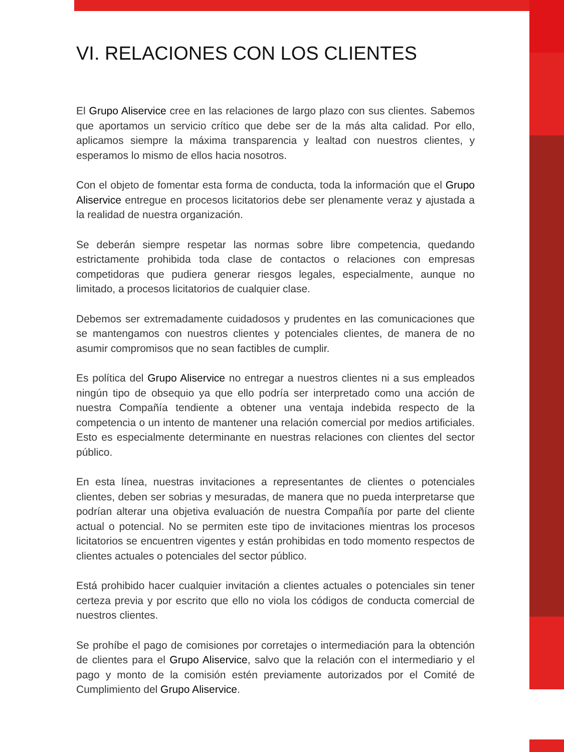VI. RELACIONES CON LOS CLIENTES
El Grupo Aliservice cree en las relaciones de largo plazo con sus clientes. Sabemos que aportamos un servicio crítico que debe ser de la más alta calidad. Por ello, aplicamos siempre la máxima transparencia y lealtad con nuestros clientes, y esperamos lo mismo de ellos hacia nosotros.
Con el objeto de fomentar esta forma de conducta, toda la información que el Grupo Aliservice entregue en procesos licitatorios debe ser plenamente veraz y ajustada a la realidad de nuestra organización.
Se deberán siempre respetar las normas sobre libre competencia, quedando estrictamente prohibida toda clase de contactos o relaciones con empresas competidoras que pudiera generar riesgos legales, especialmente, aunque no limitado, a procesos licitatorios de cualquier clase.
Debemos ser extremadamente cuidadosos y prudentes en las comunicaciones que se mantengamos con nuestros clientes y potenciales clientes, de manera de no asumir compromisos que no sean factibles de cumplir.
Es política del Grupo Aliservice no entregar a nuestros clientes ni a sus empleados ningún tipo de obsequio ya que ello podría ser interpretado como una acción de nuestra Compañía tendiente a obtener una ventaja indebida respecto de la competencia o un intento de mantener una relación comercial por medios artificiales. Esto es especialmente determinante en nuestras relaciones con clientes del sector público.
En esta línea, nuestras invitaciones a representantes de clientes o potenciales clientes, deben ser sobrias y mesuradas, de manera que no pueda interpretarse que podrían alterar una objetiva evaluación de nuestra Compañía por parte del cliente actual o potencial. No se permiten este tipo de invitaciones mientras los procesos licitatorios se encuentren vigentes y están prohibidas en todo momento respectos de clientes actuales o potenciales del sector público.
Está prohibido hacer cualquier invitación a clientes actuales o potenciales sin tener certeza previa y por escrito que ello no viola los códigos de conducta comercial de nuestros clientes.
Se prohíbe el pago de comisiones por corretajes o intermediación para la obtención de clientes para el Grupo Aliservice, salvo que la relación con el intermediario y el pago y monto de la comisión estén previamente autorizados por el Comité de Cumplimiento del Grupo Aliservice.